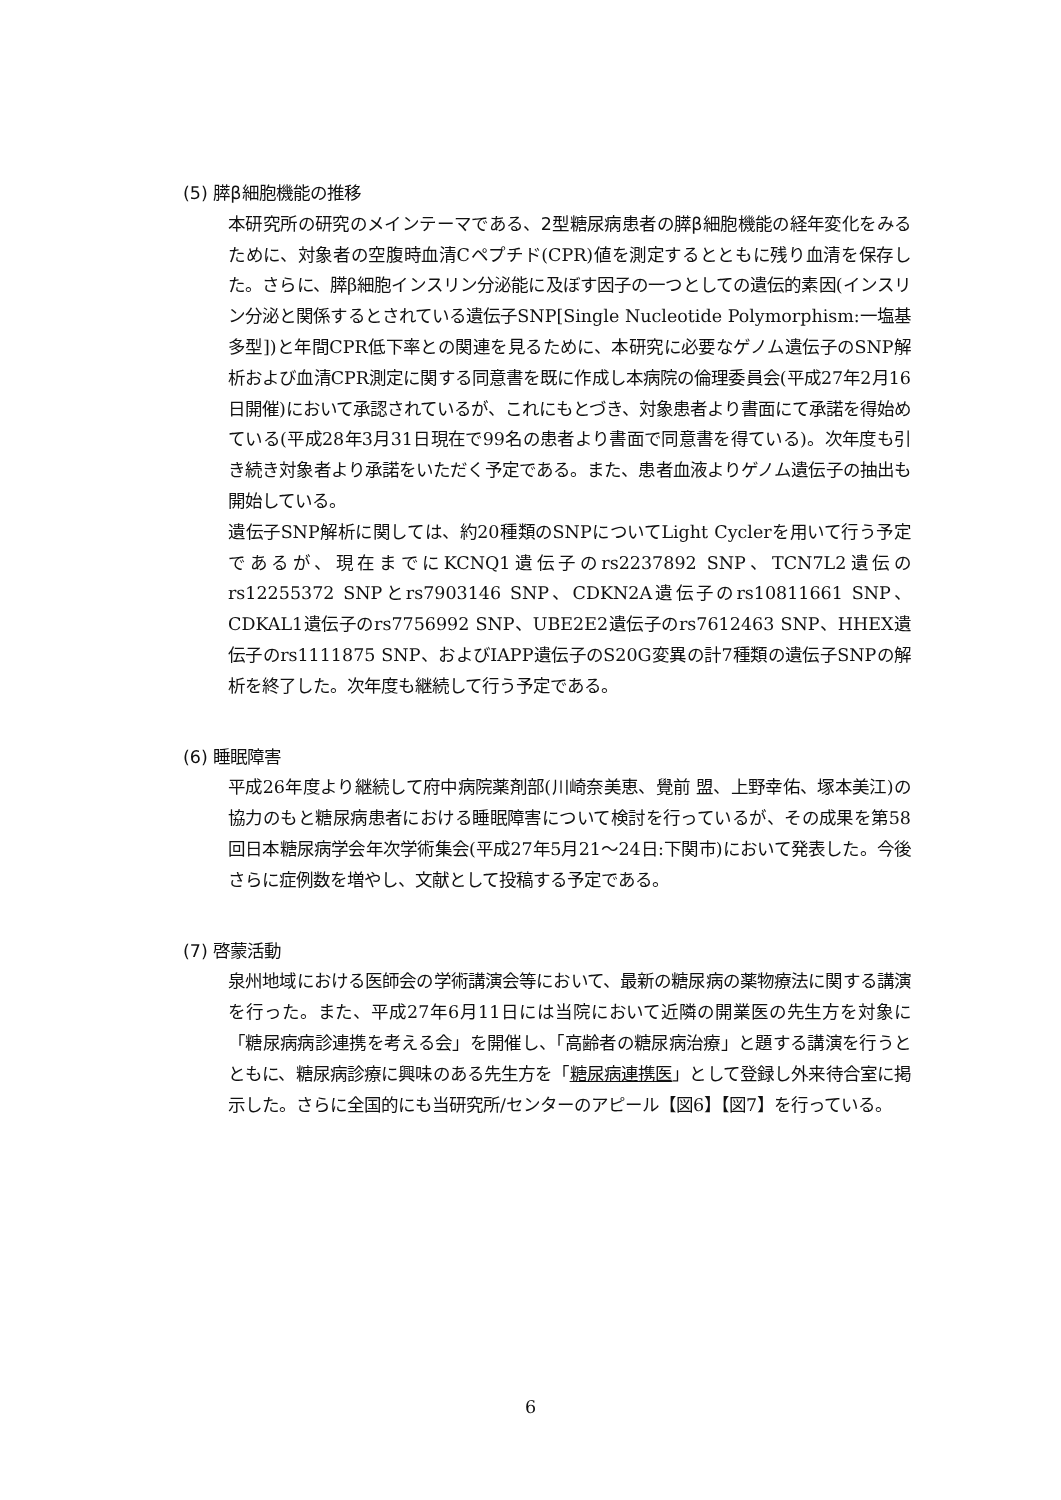(5) 膵β細胞機能の推移
本研究所の研究のメインテーマである、2型糖尿病患者の膵β細胞機能の経年変化をみるために、対象者の空腹時血清Cペプチド(CPR)値を測定するとともに残り血清を保存した。さらに、膵β細胞インスリン分泌能に及ぼす因子の一つとしての遺伝的素因(インスリン分泌と関係するとされている遺伝子SNP[Single Nucleotide Polymorphism:一塩基多型])と年間CPR低下率との関連を見るために、本研究に必要なゲノム遺伝子のSNP解析および血清CPR測定に関する同意書を既に作成し本病院の倫理委員会(平成27年2月16日開催)において承認されているが、これにもとづき、対象患者より書面にて承諾を得始めている(平成28年3月31日現在で99名の患者より書面で同意書を得ている)。次年度も引き続き対象者より承諾をいただく予定である。また、患者血液よりゲノム遺伝子の抽出も開始している。
遺伝子SNP解析に関しては、約20種類のSNPについてLight Cyclerを用いて行う予定であるが、現在までにKCNQ1遺伝子のrs2237892 SNP、TCN7L2遺伝のrs12255372 SNPとrs7903146 SNP、CDKN2A遺伝子のrs10811661 SNP、CDKAL1遺伝子のrs7756992 SNP、UBE2E2遺伝子のrs7612463 SNP、HHEX遺伝子のrs1111875 SNP、およびIAPP遺伝子のS20G変異の計7種類の遺伝子SNPの解析を終了した。次年度も継続して行う予定である。
(6) 睡眠障害
平成26年度より継続して府中病院薬剤部(川崎奈美恵、覺前 盟、上野幸佑、塚本美江)の協力のもと糖尿病患者における睡眠障害について検討を行っているが、その成果を第58回日本糖尿病学会年次学術集会(平成27年5月21〜24日:下関市)において発表した。今後さらに症例数を増やし、文献として投稿する予定である。
(7) 啓蒙活動
泉州地域における医師会の学術講演会等において、最新の糖尿病の薬物療法に関する講演を行った。また、平成27年6月11日には当院において近隣の開業医の先生方を対象に「糖尿病病診連携を考える会」を開催し、「高齢者の糖尿病治療」と題する講演を行うとともに、糖尿病診療に興味のある先生方を「糖尿病連携医」として登録し外来待合室に掲示した。さらに全国的にも当研究所/センターのアピール【図6】【図7】を行っている。
6